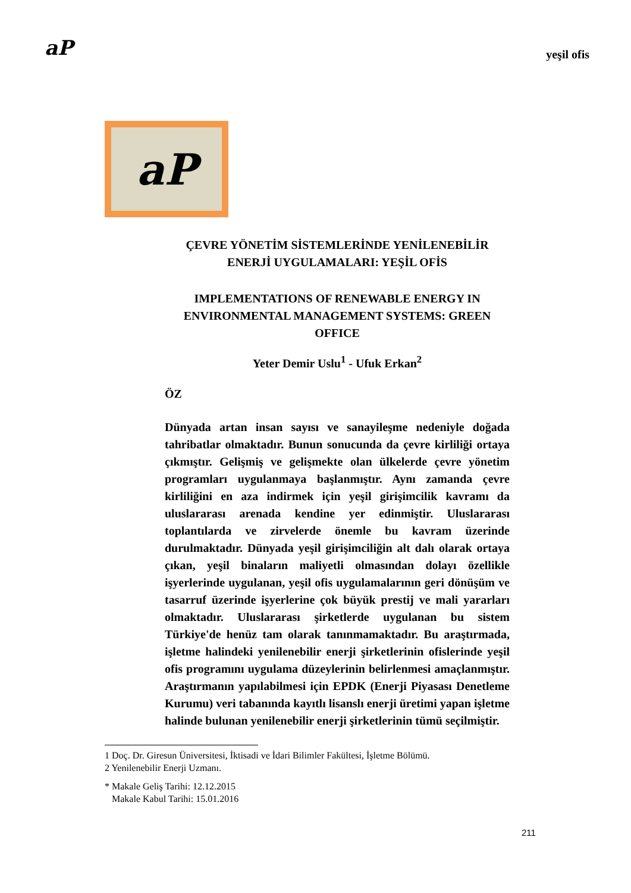aP
yeşil ofis
aP
ÇEVRE YÖNETİM SİSTEMLERİNDE YENİLENEBİLİR ENERJİ UYGULAMALARI: YEŞİL OFİS
IMPLEMENTATIONS OF RENEWABLE ENERGY IN ENVIRONMENTAL MANAGEMENT SYSTEMS: GREEN OFFICE
Yeter Demir Uslu<sup>1</sup> - Ufuk Erkan<sup>2</sup>
ÖZ
Dünyada artan insan sayısı ve sanayileşme nedeniyle doğada tahribatlar olmaktadır. Bunun sonucunda da çevre kirliliği ortaya çıkmıştır. Gelişmiş ve gelişmekte olan ülkelerde çevre yönetim programları uygulanmaya başlanmıştır. Aynı zamanda çevre kirliliğini en aza indirmek için yeşil girişimcilik kavramı da uluslararası arenada kendine yer edinmiştir. Uluslararası toplantılarda ve zirvelerde önemle bu kavram üzerinde durulmaktadır. Dünyada yeşil girişimciliğin alt dalı olarak ortaya çıkan, yeşil binaların maliyetli olmasından dolayı özellikle işyerlerinde uygulanan, yeşil ofis uygulamalarının geri dönüşüm ve tasarruf üzerinde işyerlerine çok büyük prestij ve mali yararları olmaktadır. Uluslararası şirketlerde uygulanan bu sistem Türkiye'de henüz tam olarak tanınmamaktadır. Bu araştırmada, işletme halindeki yenilenebilir enerji şirketlerinin ofislerinde yeşil ofis programını uygulama düzeylerinin belirlenmesi amaçlanmıştır. Araştırmanın yapılabilmesi için EPDK (Enerji Piyasası Denetleme Kurumu) veri tabanında kayıtlı lisanslı enerji üretimi yapan işletme halinde bulunan yenilenebilir enerji şirketlerinin tümü seçilmiştir.
1 Doç. Dr. Giresun Üniversitesi, İktisadi ve İdari Bilimler Fakültesi, İşletme Bölümü.
2 Yenilenebilir Enerji Uzmanı.
* Makale Geliş Tarihi: 12.12.2015
Makale Kabul Tarihi: 15.01.2016
211